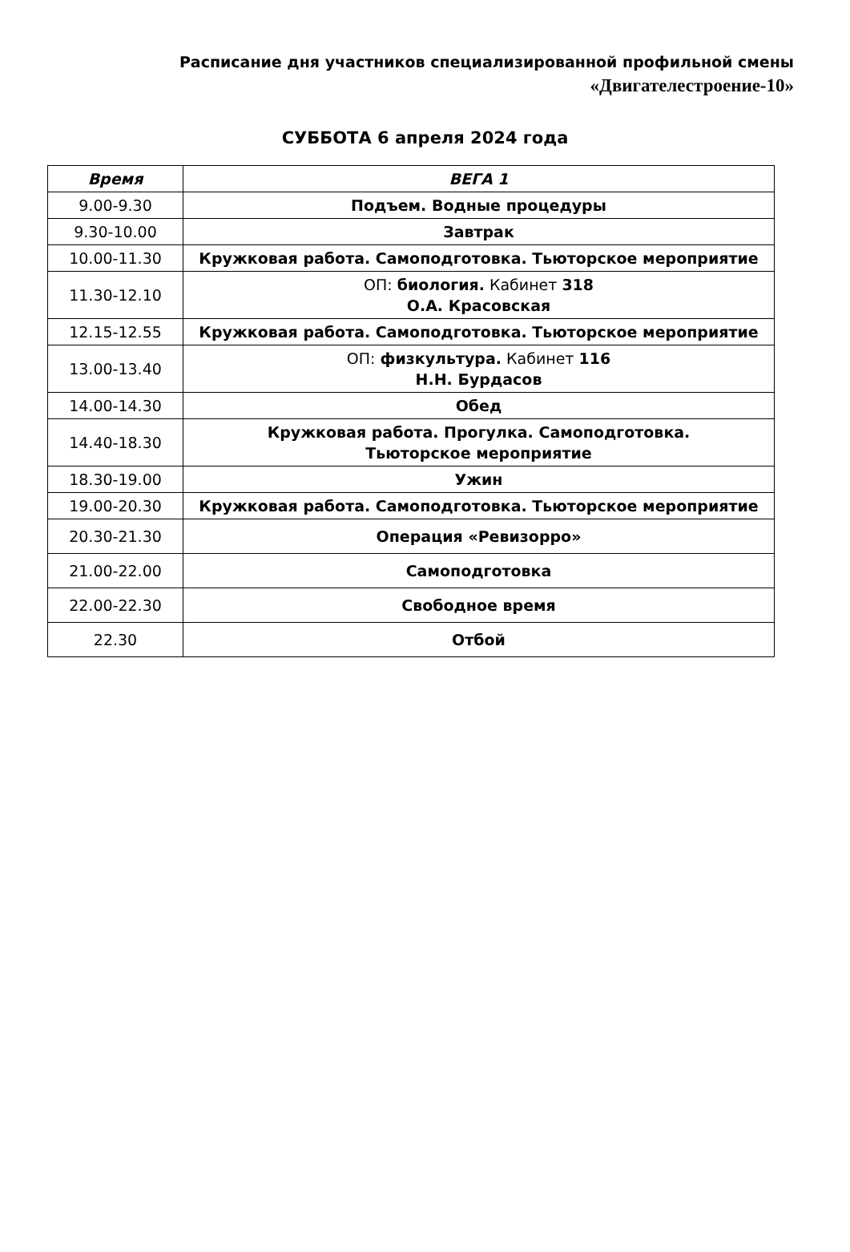Расписание дня участников специализированной профильной смены
«Двигателестроение-10»
СУББОТА 6 апреля 2024 года
| Время | ВЕГА 1 |
| --- | --- |
| 9.00-9.30 | Подъем. Водные процедуры |
| 9.30-10.00 | Завтрак |
| 10.00-11.30 | Кружковая работа. Самоподготовка. Тьюторское мероприятие |
| 11.30-12.10 | ОП: биология. Кабинет 318 О.А. Красовская |
| 12.15-12.55 | Кружковая работа. Самоподготовка. Тьюторское мероприятие |
| 13.00-13.40 | ОП: физкультура. Кабинет 116 Н.Н. Бурдасов |
| 14.00-14.30 | Обед |
| 14.40-18.30 | Кружковая работа. Прогулка. Самоподготовка. Тьюторское мероприятие |
| 18.30-19.00 | Ужин |
| 19.00-20.30 | Кружковая работа. Самоподготовка. Тьюторское мероприятие |
| 20.30-21.30 | Операция «Ревизорро» |
| 21.00-22.00 | Самоподготовка |
| 22.00-22.30 | Свободное время |
| 22.30 | Отбой |